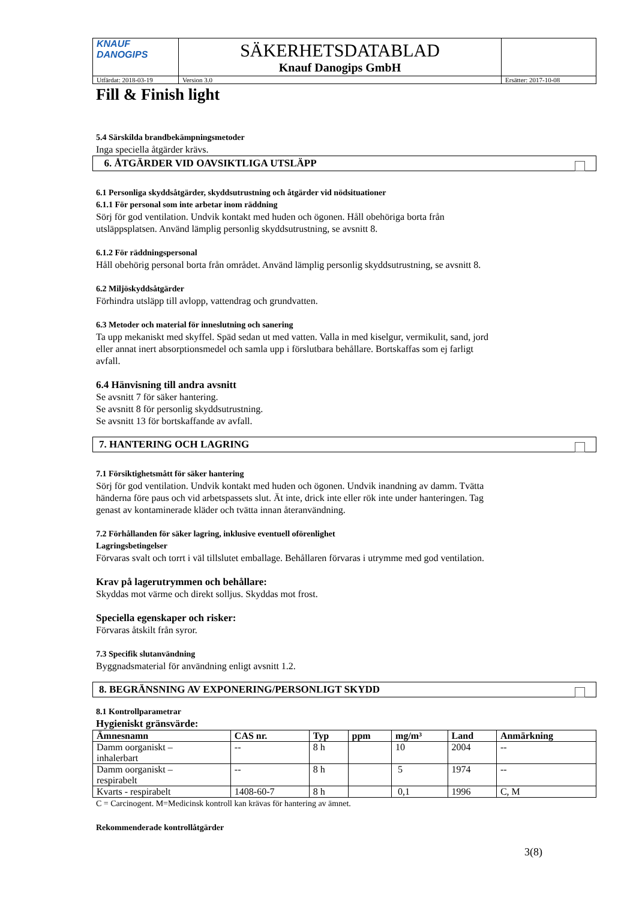| KNAUF DANOGIPS | SÄKERHETSDATABLAD Knauf Danogips GmbH | | |
| Utfärdat: 2018-03-19 | | Version 3.0 | Ersätter: 2017-10-08 |
Fill & Finish light
5.4 Särskilda brandbekämpningsmetoder
Inga speciella åtgärder krävs.
6. ÅTGÄRDER VID OAVSIKTLIGA UTSLÄPP
6.1 Personliga skyddsåtgärder, skyddsutrustning och åtgärder vid nödsituationer
6.1.1 För personal som inte arbetar inom räddning
Sörj för god ventilation. Undvik kontakt med huden och ögonen. Håll obehöriga borta från
utsläppsplatsen. Använd lämplig personlig skyddsutrustning, se avsnitt 8.
6.1.2 För räddningspersonal
Håll obehörig personal borta från området. Använd lämplig personlig skyddsutrustning, se avsnitt 8.
6.2 Miljöskyddsåtgärder
Förhindra utsläpp till avlopp, vattendrag och grundvatten.
6.3 Metoder och material för inneslutning och sanering
Ta upp mekaniskt med skyffel. Späd sedan ut med vatten. Valla in med kiselgur, vermikulit, sand, jord
eller annat inert absorptionsmedel och samla upp i förslutbara behållare. Bortskaffas som ej farligt
avfall.
6.4 Hänvisning till andra avsnitt
Se avsnitt 7 för säker hantering.
Se avsnitt 8 för personlig skyddsutrustning.
Se avsnitt 13 för bortskaffande av avfall.
7. HANTERING OCH LAGRING
7.1 Försiktighetsmått för säker hantering
Sörj för god ventilation. Undvik kontakt med huden och ögonen. Undvik inandning av damm. Tvätta
händerna före paus och vid arbetspassets slut. Ät inte, drick inte eller rök inte under hanteringen. Tag
genast av kontaminerade kläder och tvätta innan återanvändning.
7.2 Förhållanden för säker lagring, inklusive eventuell oförenlighet
Lagringsbetingelser
Förvaras svalt och torrt i väl tillslutet emballage. Behållaren förvaras i utrymme med god ventilation.
Krav på lagerutrymmen och behållare:
Skyddas mot värme och direkt solljus. Skyddas mot frost.
Speciella egenskaper och risker:
Förvaras åtskilt från syror.
7.3 Specifik slutanvändning
Byggnadsmaterial för användning enligt avsnitt 1.2.
8. BEGRÄNSNING AV EXPONERING/PERSONLIGT SKYDD
8.1 Kontrollparametrar
Hygieniskt gränsvärde:
| Ämnesnamn | CAS nr. | Typ | ppm | mg/m³ | Land | Anmärkning |
| --- | --- | --- | --- | --- | --- | --- |
| Damm oorganiskt – inhalerbart | -- | 8 h | | 10 | 2004 | -- |
| Damm oorganiskt – respirabelt | -- | 8 h | | 5 | 1974 | -- |
| Kvarts - respirabelt | 1408-60-7 | 8 h | | 0,1 | 1996 | C, M |
C = Carcinogent. M=Medicinsk kontroll kan krävas för hantering av ämnet.
Rekommenderade kontrollåtgärder
3(8)